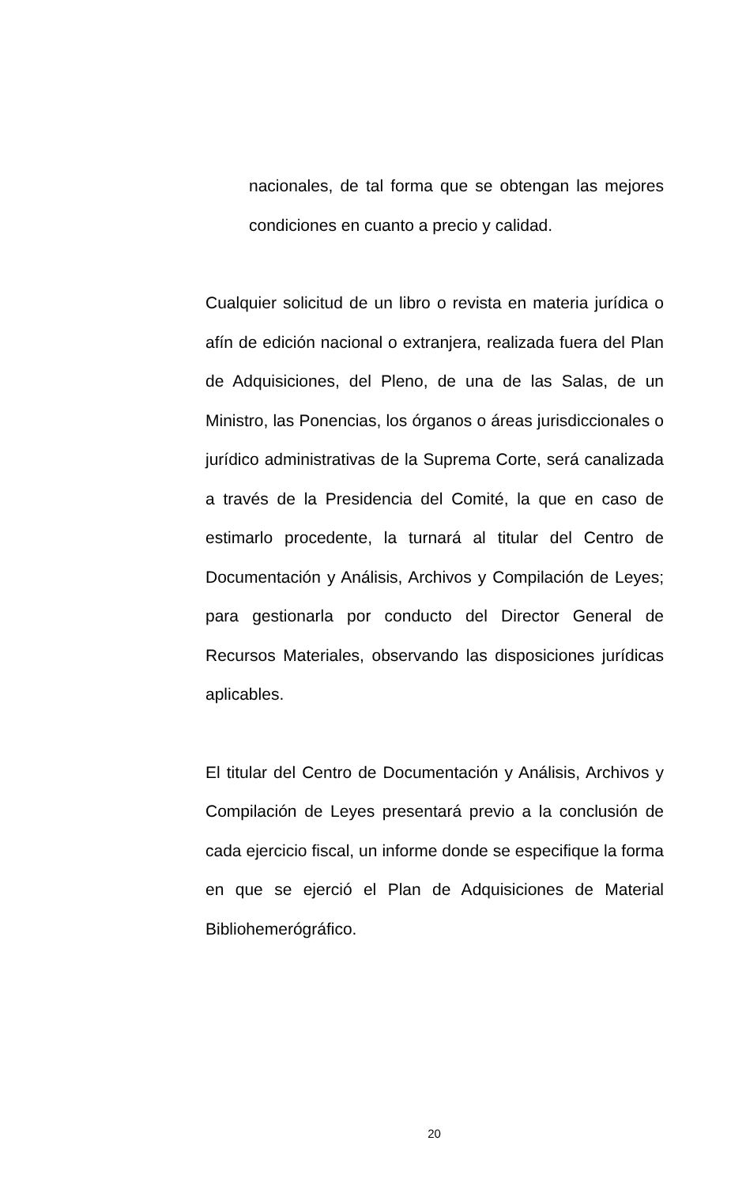nacionales, de tal forma que se obtengan las mejores condiciones en cuanto a precio y calidad.
Cualquier solicitud de un libro o revista en materia jurídica o afín de edición nacional o extranjera, realizada fuera del Plan de Adquisiciones, del Pleno, de una de las Salas, de un Ministro, las Ponencias, los órganos o áreas jurisdiccionales o jurídico administrativas de la Suprema Corte, será canalizada a través de la Presidencia del Comité, la que en caso de estimarlo procedente, la turnará al titular del Centro de Documentación y Análisis, Archivos y Compilación de Leyes; para gestionarla por conducto del Director General de Recursos Materiales, observando las disposiciones jurídicas aplicables.
El titular del Centro de Documentación y Análisis, Archivos y Compilación de Leyes presentará previo a la conclusión de cada ejercicio fiscal, un informe donde se especifique la forma en que se ejerció el Plan de Adquisiciones de Material Bibliohemerógráfico.
20